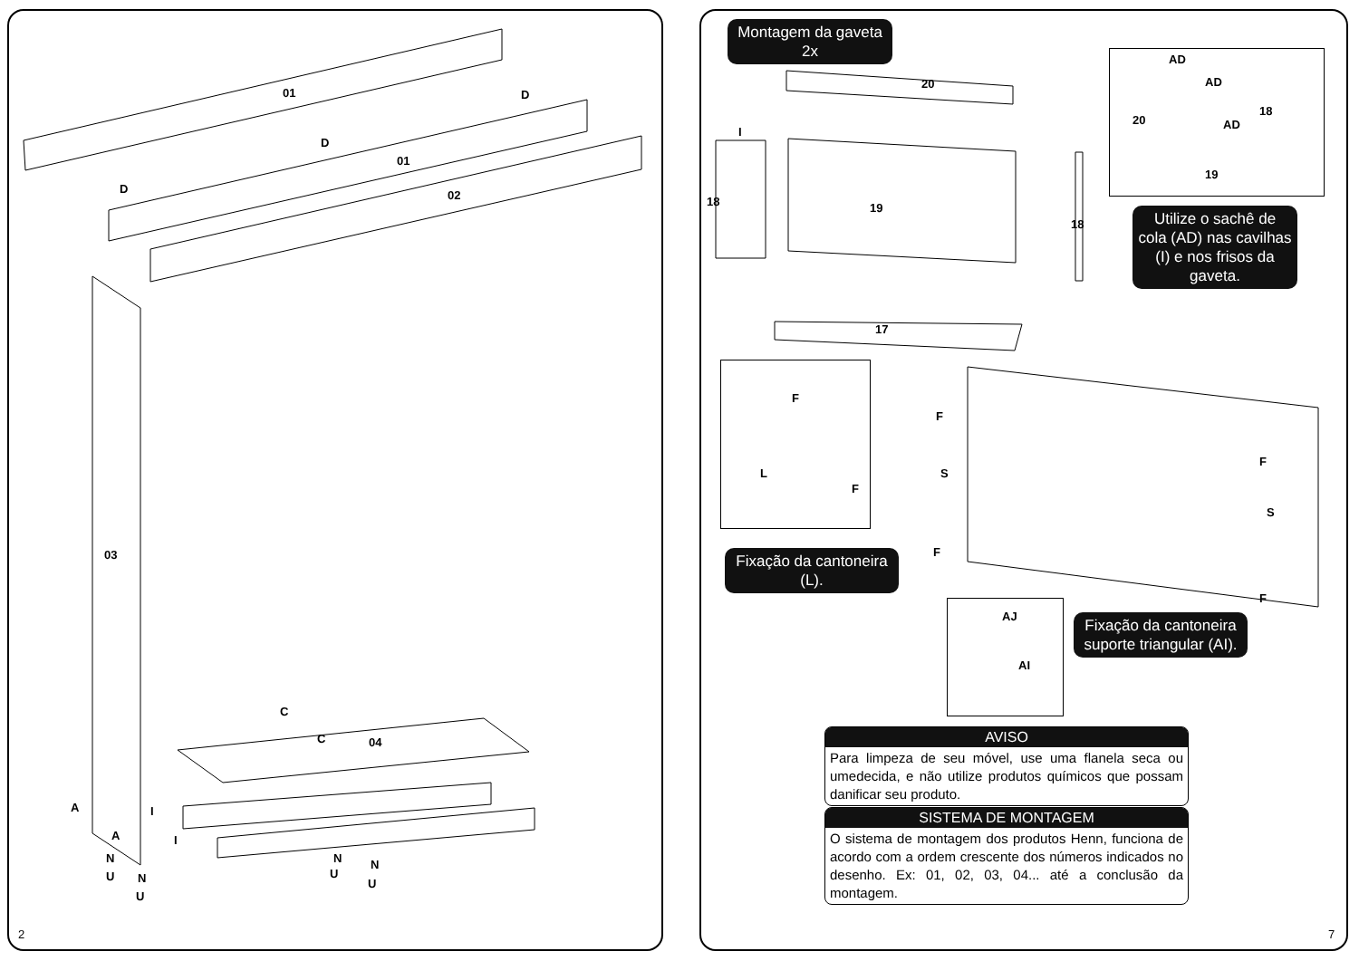01
01
02
03
04
D
D
D
C
C
A
A
I
I
N
U N
U
N
U
N
U
Montagem da gaveta
2x
20
18 19
18
17
I
AD
AD
AD 20
18
19
Utilize o sachê de cola (AD) nas cavilhas (I) e nos frisos da gaveta.
F
L
F
F
S
F
F
S
F
Fixação da cantoneira (L).
AJ
AI
Fixação da cantoneira suporte triangular (AI).
AVISO
Para limpeza de seu móvel, use uma flanela seca ou umedecida, e não utilize produtos químicos que possam danificar seu produto.
SISTEMA DE MONTAGEM
O sistema de montagem dos produtos Henn, funciona de acordo com a ordem crescente dos números indicados no desenho. Ex: 01, 02, 03, 04... até a conclusão da montagem.
2 7